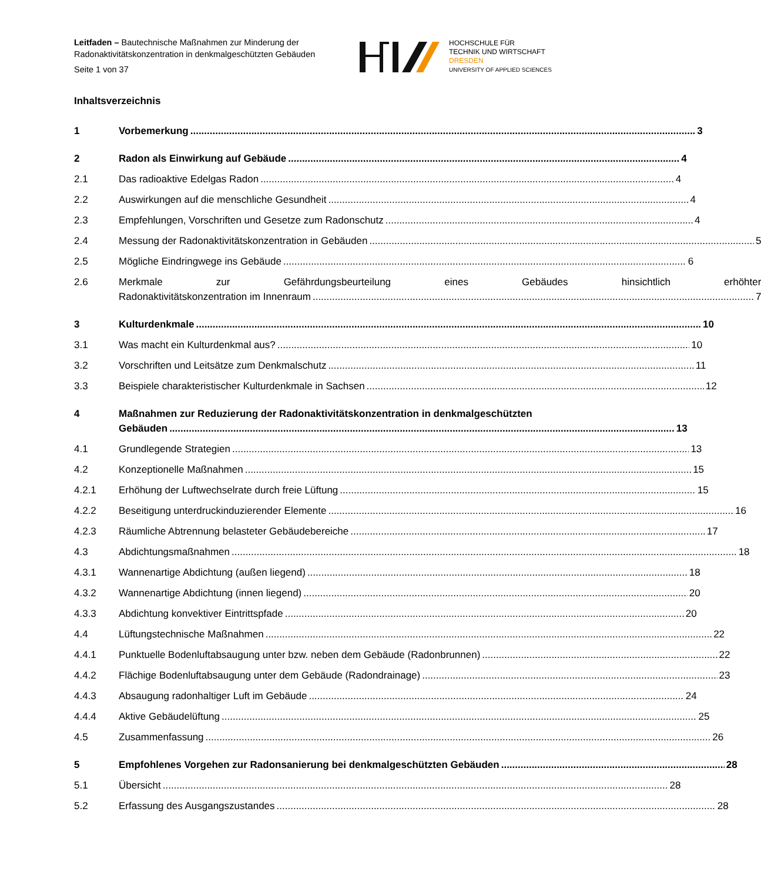Leitfaden – Bautechnische Maßnahmen zur Minderung der
Radonaktivitätskonzentration in denkmalgeschützten Gebäuden
Seite 1 von 37
HOCHSCHULE FÜR
TECHNIK UND WIRTSCHAFT
DRESDEN
UNIVERSITY OF APPLIED SCIENCES
Inhaltsverzeichnis
1 Vorbemerkung 3
2 Radon als Einwirkung auf Gebäude 4
2.1 Das radioaktive Edelgas Radon 4
2.2 Auswirkungen auf die menschliche Gesundheit 4
2.3 Empfehlungen, Vorschriften und Gesetze zum Radonschutz 4
2.4 Messung der Radonaktivitätskonzentration in Gebäuden 5
2.5 Mögliche Eindringwege ins Gebäude 6
2.6 Merkmale zur Gefährdungsbeurteilung eines Gebäudes hinsichtlich erhöhter
Radonaktivitätskonzentration im Innenraum 7
3 Kulturdenkmale 10
3.1 Was macht ein Kulturdenkmal aus? 10
3.2 Vorschriften und Leitsätze zum Denkmalschutz 11
3.3 Beispiele charakteristischer Kulturdenkmale in Sachsen 12
4 Maßnahmen zur Reduzierung der Radonaktivitätskonzentration in denkmalgeschützten
Gebäuden 13
4.1 Grundlegende Strategien 13
4.2 Konzeptionelle Maßnahmen 15
4.2.1 Erhöhung der Luftwechselrate durch freie Lüftung 15
4.2.2 Beseitigung unterdruckinduzierender Elemente 16
4.2.3 Räumliche Abtrennung belasteter Gebäudebereiche 17
4.3 Abdichtungsmaßnahmen 18
4.3.1 Wannenartige Abdichtung (außen liegend) 18
4.3.2 Wannenartige Abdichtung (innen liegend) 20
4.3.3 Abdichtung konvektiver Eintrittspfade 20
4.4 Lüftungstechnische Maßnahmen 22
4.4.1 Punktuelle Bodenluftabsaugung unter bzw. neben dem Gebäude (Radonbrunnen) 22
4.4.2 Flächige Bodenluftabsaugung unter dem Gebäude (Radondrainage) 23
4.4.3 Absaugung radonhaltiger Luft im Gebäude 24
4.4.4 Aktive Gebäudelüftung 25
4.5 Zusammenfassung 26
5 Empfohlenes Vorgehen zur Radonsanierung bei denkmalgeschützten Gebäuden 28
5.1 Übersicht 28
5.2 Erfassung des Ausgangszustandes 28